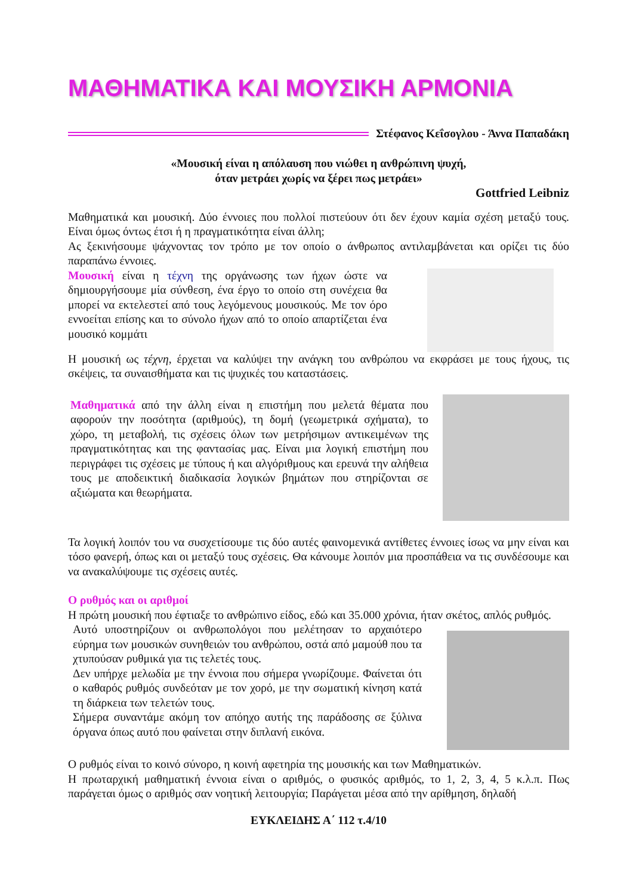ΜΑΘΗΜΑΤΙΚΑ ΚΑΙ ΜΟΥΣΙΚΗ ΑΡΜΟΝΙΑ
Στέφανος Κεΐσογλου - Άννα Παπαδάκη
«Μουσική είναι η απόλαυση που νιώθει η ανθρώπινη ψυχή,
όταν μετράει χωρίς να ξέρει πως μετράει»
Gottfried Leibniz
Μαθηματικά και μουσική. Δύο έννοιες που πολλοί πιστεύουν ότι δεν έχουν καμία σχέση μεταξύ τους. Είναι όμως όντως έτσι ή η πραγματικότητα είναι άλλη;
Ας ξεκινήσουμε ψάχνοντας τον τρόπο με τον οποίο ο άνθρωπος αντιλαμβάνεται και ορίζει τις δύο παραπάνω έννοιες.
Μουσική είναι η τέχνη της οργάνωσης των ήχων ώστε να δημιουργήσουμε μία σύνθεση, ένα έργο το οποίο στη συνέχεια θα μπορεί να εκτελεστεί από τους λεγόμενους μουσικούς. Με τον όρο εννοείται επίσης και το σύνολο ήχων από το οποίο απαρτίζεται ένα μουσικό κομμάτι
Η μουσική ως τέχνη, έρχεται να καλύψει την ανάγκη του ανθρώπου να εκφράσει με τους ήχους, τις σκέψεις, τα συναισθήματα και τις ψυχικές του καταστάσεις.
Μαθηματικά από την άλλη είναι η επιστήμη που μελετά θέματα που αφορούν την ποσότητα (αριθμούς), τη δομή (γεωμετρικά σχήματα), το χώρο, τη μεταβολή, τις σχέσεις όλων των μετρήσιμων αντικειμένων της πραγματικότητας και της φαντασίας μας. Είναι μια λογική επιστήμη που περιγράφει τις σχέσεις με τύπους ή και αλγόριθμους και ερευνά την αλήθεια τους με αποδεικτική διαδικασία λογικών βημάτων που στηρίζονται σε αξιώματα και θεωρήματα.
Τα λογική λοιπόν του να συσχετίσουμε τις δύο αυτές φαινομενικά αντίθετες έννοιες ίσως να μην είναι και τόσο φανερή, όπως και οι μεταξύ τους σχέσεις. Θα κάνουμε λοιπόν μια προσπάθεια να τις συνδέσουμε και να ανακαλύψουμε τις σχέσεις αυτές.
Ο ρυθμός και οι αριθμοί
Η πρώτη μουσική που έφτιαξε το ανθρώπινο είδος, εδώ και 35.000 χρόνια, ήταν σκέτος, απλός ρυθμός.
Αυτό υποστηρίζουν οι ανθρωπολόγοι που μελέτησαν το αρχαιότερο εύρημα των μουσικών συνηθειών του ανθρώπου, οστά από μαμούθ που τα χτυπούσαν ρυθμικά για τις τελετές τους.
Δεν υπήρχε μελωδία με την έννοια που σήμερα γνωρίζουμε. Φαίνεται ότι ο καθαρός ρυθμός συνδεόταν με τον χορό, με την σωματική κίνηση κατά τη διάρκεια των τελετών τους.
Σήμερα συναντάμε ακόμη τον απόηχο αυτής της παράδοσης σε ξύλινα όργανα όπως αυτό που φαίνεται στην διπλανή εικόνα.
Ο ρυθμός είναι το κοινό σύνορο, η κοινή αφετηρία της μουσικής και των Μαθηματικών.
Η πρωταρχική μαθηματική έννοια είναι ο αριθμός, ο φυσικός αριθμός, το 1, 2, 3, 4, 5 κ.λ.π. Πως παράγεται όμως ο αριθμός σαν νοητική λειτουργία; Παράγεται μέσα από την αρίθμηση, δηλαδή
ΕΥΚΛΕΙΔΗΣ Α΄ 112 τ.4/10